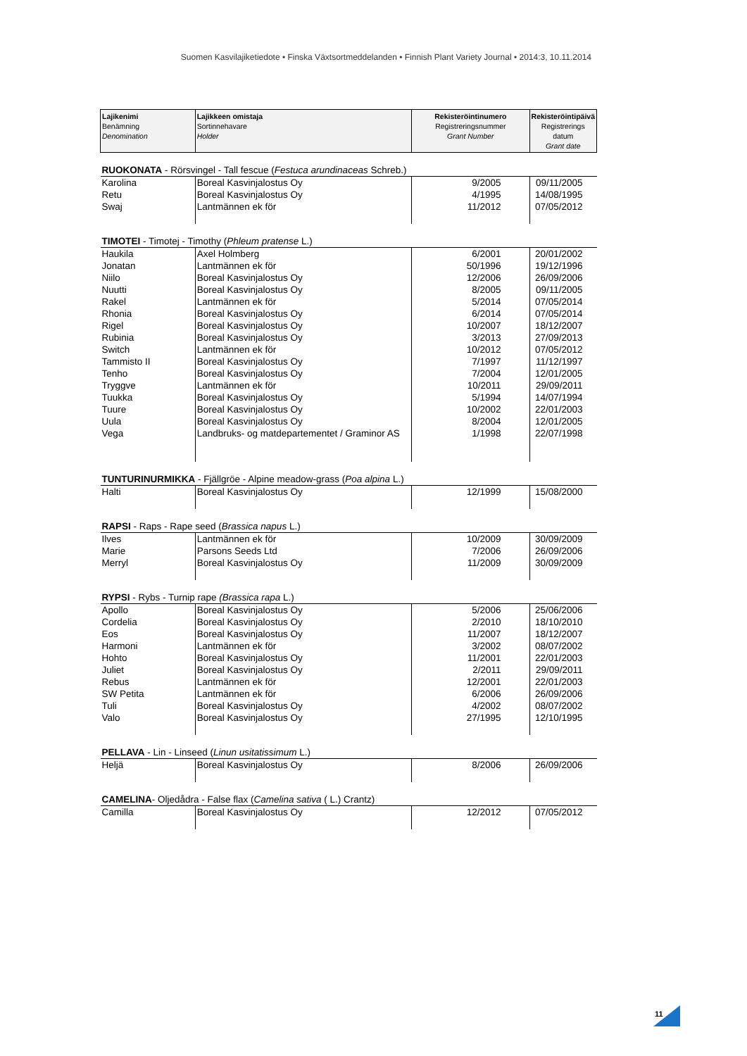Suomen Kasvilajiketiedote • Finska Växtsortmeddelanden • Finnish Plant Variety Journal • 2014:3, 10.11.2014
| Lajikenimi Benämning Denomination | Lajikkeen omistaja Sortinnehavare Holder | Rekisteröintinumero Registreringsnummer Grant Number | Rekisteröintipäivä Registrerings datum Grant date |
| --- | --- | --- | --- |
| RUOKONATA - Rörsvingel - Tall fescue ( Festuca arundinaceas Schreb.) | | | |
| Karolina | Boreal Kasvinjalostus Oy | 9/2005 | 09/11/2005 |
| Retu | Boreal Kasvinjalostus Oy | 4/1995 | 14/08/1995 |
| Swaj | Lantmännen ek för | 11/2012 | 07/05/2012 |
| TIMOTEI - Timotej - Timothy ( Phleum pratense L.) | | | |
| Haukila | Axel Holmberg | 6/2001 | 20/01/2002 |
| Jonatan | Lantmännen ek för | 50/1996 | 19/12/1996 |
| Niilo | Boreal Kasvinjalostus Oy | 12/2006 | 26/09/2006 |
| Nuutti | Boreal Kasvinjalostus Oy | 8/2005 | 09/11/2005 |
| Rakel | Lantmännen ek för | 5/2014 | 07/05/2014 |
| Rhonia | Boreal Kasvinjalostus Oy | 6/2014 | 07/05/2014 |
| Rigel | Boreal Kasvinjalostus Oy | 10/2007 | 18/12/2007 |
| Rubinia | Boreal Kasvinjalostus Oy | 3/2013 | 27/09/2013 |
| Switch | Lantmännen ek för | 10/2012 | 07/05/2012 |
| Tammisto II | Boreal Kasvinjalostus Oy | 7/1997 | 11/12/1997 |
| Tenho | Boreal Kasvinjalostus Oy | 7/2004 | 12/01/2005 |
| Tryggve | Lantmännen ek för | 10/2011 | 29/09/2011 |
| Tuukka | Boreal Kasvinjalostus Oy | 5/1994 | 14/07/1994 |
| Tuure | Boreal Kasvinjalostus Oy | 10/2002 | 22/01/2003 |
| Uula | Boreal Kasvinjalostus Oy | 8/2004 | 12/01/2005 |
| Vega | Landbruks- og matdepartementet / Graminor AS | 1/1998 | 22/07/1998 |
| TUNTURINURMIKKA - Fjällgröe - Alpine meadow-grass ( Poa alpina L.) | | | |
| Halti | Boreal Kasvinjalostus Oy | 12/1999 | 15/08/2000 |
| RAPSI - Raps - Rape seed ( Brassica napus L.) | | | |
| Ilves | Lantmännen ek för | 10/2009 | 30/09/2009 |
| Marie | Parsons Seeds Ltd | 7/2006 | 26/09/2006 |
| Merryl | Boreal Kasvinjalostus Oy | 11/2009 | 30/09/2009 |
| RYPSI - Rybs - Turnip rape (Brassica rapa L.) | | | |
| Apollo | Boreal Kasvinjalostus Oy | 5/2006 | 25/06/2006 |
| Cordelia | Boreal Kasvinjalostus Oy | 2/2010 | 18/10/2010 |
| Eos | Boreal Kasvinjalostus Oy | 11/2007 | 18/12/2007 |
| Harmoni | Lantmännen ek för | 3/2002 | 08/07/2002 |
| Hohto | Boreal Kasvinjalostus Oy | 11/2001 | 22/01/2003 |
| Juliet | Boreal Kasvinjalostus Oy | 2/2011 | 29/09/2011 |
| Rebus | Lantmännen ek för | 12/2001 | 22/01/2003 |
| SW Petita | Lantmännen ek för | 6/2006 | 26/09/2006 |
| Tuli | Boreal Kasvinjalostus Oy | 4/2002 | 08/07/2002 |
| Valo | Boreal Kasvinjalostus Oy | 27/1995 | 12/10/1995 |
| PELLAVA - Lin - Linseed ( Linun usitatissimum L.) | | | |
| Heljä | Boreal Kasvinjalostus Oy | 8/2006 | 26/09/2006 |
| CAMELINA - Oljedådra - False flax ( Camelina sativa ( L.) Crantz) | | | |
| Camilla | Boreal Kasvinjalostus Oy | 12/2012 | 07/05/2012 |
11